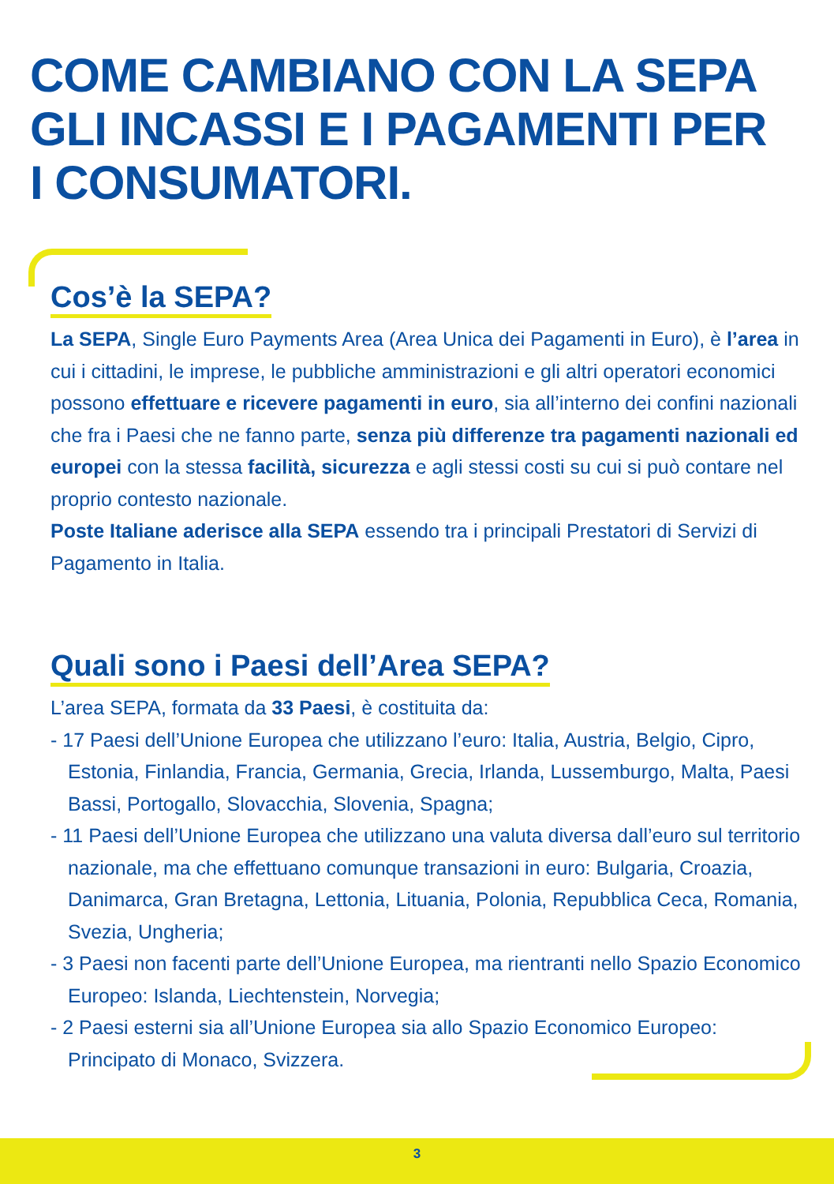COME CAMBIANO CON LA SEPA
GLI INCASSI E I PAGAMENTI PER
I CONSUMATORI.
Cos’è la SEPA?
La SEPA, Single Euro Payments Area (Area Unica dei Pagamenti in Euro), è l’area in cui i cittadini, le imprese, le pubbliche amministrazioni e gli altri operatori economici possono effettuare e ricevere pagamenti in euro, sia all’interno dei confini nazionali che fra i Paesi che ne fanno parte, senza più differenze tra pagamenti nazionali ed europei con la stessa facilità, sicurezza e agli stessi costi su cui si può contare nel proprio contesto nazionale.
Poste Italiane aderisce alla SEPA essendo tra i principali Prestatori di Servizi di Pagamento in Italia.
Quali sono i Paesi dell’Area SEPA?
L’area SEPA, formata da 33 Paesi, è costituita da:
- 17 Paesi dell’Unione Europea che utilizzano l’euro: Italia, Austria, Belgio, Cipro, Estonia, Finlandia, Francia, Germania, Grecia, Irlanda, Lussemburgo, Malta, Paesi Bassi, Portogallo, Slovacchia, Slovenia, Spagna;
- 11 Paesi dell’Unione Europea che utilizzano una valuta diversa dall’euro sul territorio nazionale, ma che effettuano comunque transazioni in euro: Bulgaria, Croazia, Danimarca, Gran Bretagna, Lettonia, Lituania, Polonia, Repubblica Ceca, Romania, Svezia, Ungheria;
- 3 Paesi non facenti parte dell’Unione Europea, ma rientranti nello Spazio Economico Europeo: Islanda, Liechtenstein, Norvegia;
- 2 Paesi esterni sia all’Unione Europea sia allo Spazio Economico Europeo: Principato di Monaco, Svizzera.
3